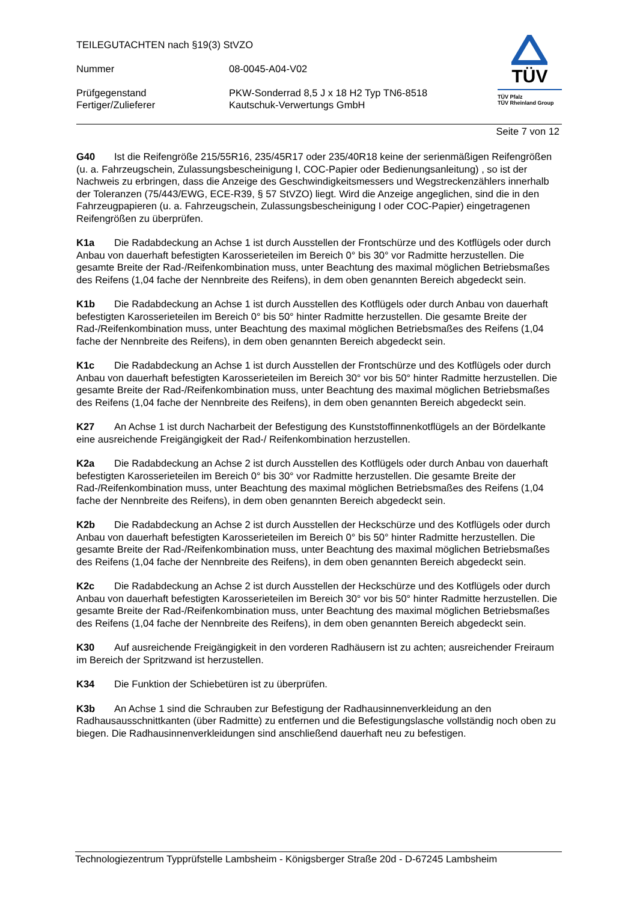TEILEGUTACHTEN nach §19(3) StVZO
Nummer 08-0045-A04-V02
Prüfgegenstand PKW-Sonderrad 8,5 J x 18 H2 Typ TN6-8518
Fertiger/Zulieferer Kautschuk-Verwertungs GmbH
TÜV
TÜV Pfalz
TÜV Rheinland Group
Seite 7 von 12
G40 Ist die Reifengröße 215/55R16, 235/45R17 oder 235/40R18 keine der serienmäßigen Reifengrößen (u. a. Fahrzeugschein, Zulassungsbescheinigung I, COC-Papier oder Bedienungsanleitung) , so ist der Nachweis zu erbringen, dass die Anzeige des Geschwindigkeitsmessers und Wegstreckenzählers innerhalb der Toleranzen (75/443/EWG, ECE-R39, § 57 StVZO) liegt. Wird die Anzeige angeglichen, sind die in den Fahrzeugpapieren (u. a. Fahrzeugschein, Zulassungsbescheinigung I oder COC-Papier) eingetragenen Reifengrößen zu überprüfen.
K1a Die Radabdeckung an Achse 1 ist durch Ausstellen der Frontschürze und des Kotflügels oder durch Anbau von dauerhaft befestigten Karosserieteilen im Bereich 0° bis 30° vor Radmitte herzustellen. Die gesamte Breite der Rad-/Reifenkombination muss, unter Beachtung des maximal möglichen Betriebsmaßes des Reifens (1,04 fache der Nennbreite des Reifens), in dem oben genannten Bereich abgedeckt sein.
K1b Die Radabdeckung an Achse 1 ist durch Ausstellen des Kotflügels oder durch Anbau von dauerhaft befestigten Karosserieteilen im Bereich 0° bis 50° hinter Radmitte herzustellen. Die gesamte Breite der Rad-/Reifenkombination muss, unter Beachtung des maximal möglichen Betriebsmaßes des Reifens (1,04 fache der Nennbreite des Reifens), in dem oben genannten Bereich abgedeckt sein.
K1c Die Radabdeckung an Achse 1 ist durch Ausstellen der Frontschürze und des Kotflügels oder durch Anbau von dauerhaft befestigten Karosserieteilen im Bereich 30° vor bis 50° hinter Radmitte herzustellen. Die gesamte Breite der Rad-/Reifenkombination muss, unter Beachtung des maximal möglichen Betriebsmaßes des Reifens (1,04 fache der Nennbreite des Reifens), in dem oben genannten Bereich abgedeckt sein.
K27 An Achse 1 ist durch Nacharbeit der Befestigung des Kunststoffinnenkotflügels an der Bördelkante eine ausreichende Freigängigkeit der Rad-/ Reifenkombination herzustellen.
K2a Die Radabdeckung an Achse 2 ist durch Ausstellen des Kotflügels oder durch Anbau von dauerhaft befestigten Karosserieteilen im Bereich 0° bis 30° vor Radmitte herzustellen. Die gesamte Breite der Rad-/Reifenkombination muss, unter Beachtung des maximal möglichen Betriebsmaßes des Reifens (1,04 fache der Nennbreite des Reifens), in dem oben genannten Bereich abgedeckt sein.
K2b Die Radabdeckung an Achse 2 ist durch Ausstellen der Heckschürze und des Kotflügels oder durch Anbau von dauerhaft befestigten Karosserieteilen im Bereich 0° bis 50° hinter Radmitte herzustellen. Die gesamte Breite der Rad-/Reifenkombination muss, unter Beachtung des maximal möglichen Betriebsmaßes des Reifens (1,04 fache der Nennbreite des Reifens), in dem oben genannten Bereich abgedeckt sein.
K2c Die Radabdeckung an Achse 2 ist durch Ausstellen der Heckschürze und des Kotflügels oder durch Anbau von dauerhaft befestigten Karosserieteilen im Bereich 30° vor bis 50° hinter Radmitte herzustellen. Die gesamte Breite der Rad-/Reifenkombination muss, unter Beachtung des maximal möglichen Betriebsmaßes des Reifens (1,04 fache der Nennbreite des Reifens), in dem oben genannten Bereich abgedeckt sein.
K30 Auf ausreichende Freigängigkeit in den vorderen Radhäusern ist zu achten; ausreichender Freiraum im Bereich der Spritzwand ist herzustellen.
K34 Die Funktion der Schiebetüren ist zu überprüfen.
K3b An Achse 1 sind die Schrauben zur Befestigung der Radhausinnenverkleidung an den Radhausausschnittkanten (über Radmitte) zu entfernen und die Befestigungslasche vollständig noch oben zu biegen. Die Radhausinnenverkleidungen sind anschließend dauerhaft neu zu befestigen.
Technologiezentrum Typprüfstelle Lambsheim - Königsberger Straße 20d - D-67245 Lambsheim